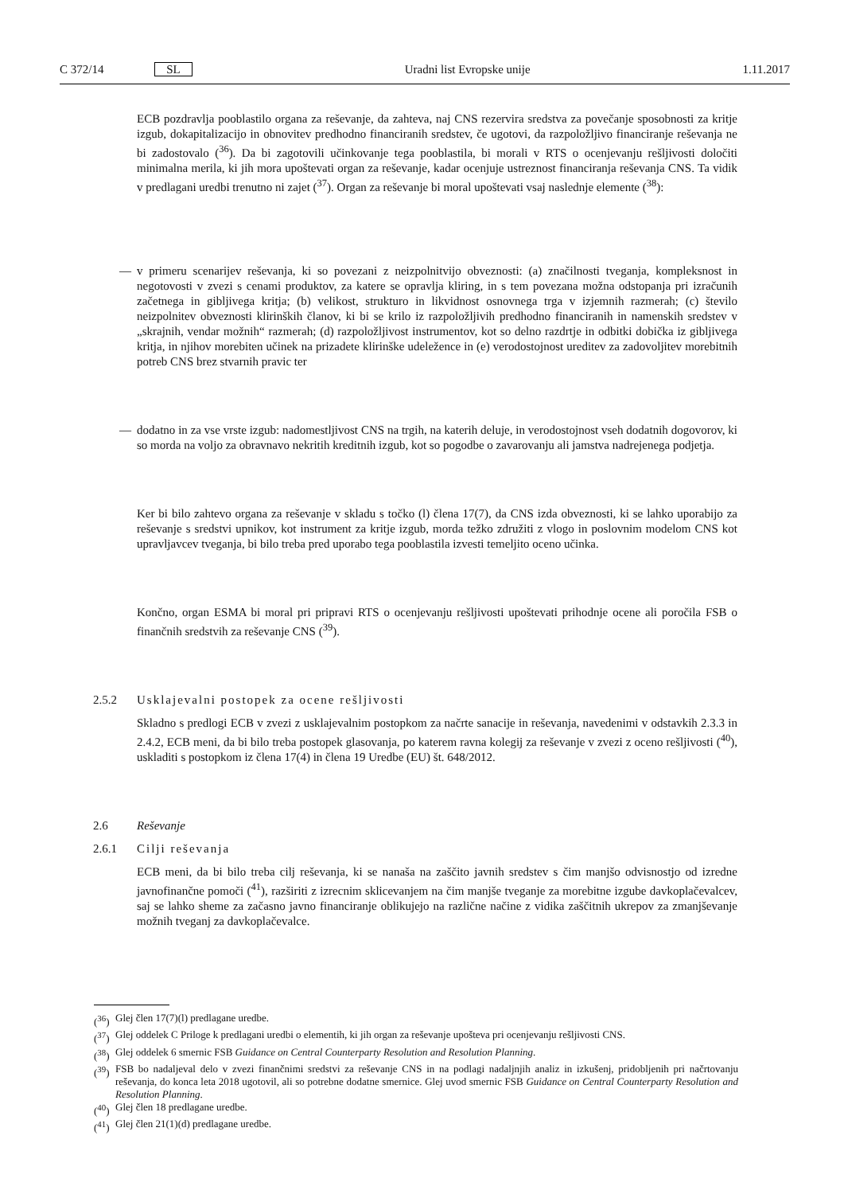C 372/14 SL Uradni list Evropske unije 1.11.2017
ECB pozdravlja pooblastilo organa za reševanje, da zahteva, naj CNS rezervira sredstva za povečanje sposobnosti za kritje izgub, dokapitalizacijo in obnovitev predhodno financiranih sredstev, če ugotovi, da razpoložljivo financiranje reševanja ne bi zadostovalo (<sup>36</sup>). Da bi zagotovili učinkovanje tega pooblastila, bi morali v RTS o ocenjevanju rešljivosti določiti minimalna merila, ki jih mora upoštevati organ za reševanje, kadar ocenjuje ustreznost financiranja reševanja CNS. Ta vidik v predlagani uredbi trenutno ni zajet (<sup>37</sup>). Organ za reševanje bi moral upoštevati vsaj naslednje elemente (<sup>38</sup>):
— v primeru scenarijev reševanja, ki so povezani z neizpolnitvijo obveznosti: (a) značilnosti tveganja, kompleksnost in negotovosti v zvezi s cenami produktov, za katere se opravlja kliring, in s tem povezana možna odstopanja pri izračunih začetnega in gibljivega kritja; (b) velikost, strukturo in likvidnost osnovnega trga v izjemnih razmerah; (c) število neizpolnitev obveznosti klirinških članov, ki bi se krilo iz razpoložljivih predhodno financiranih in namenskih sredstev v „skrajnih, vendar možnih“ razmerah; (d) razpoložljivost instrumentov, kot so delno razdrtje in odbitki dobička iz gibljivega kritja, in njihov morebiten učinek na prizadete klirinške udeležence in (e) verodostojnost ureditev za zadovoljitev morebitnih potreb CNS brez stvarnih pravic ter
— dodatno in za vse vrste izgub: nadomestljivost CNS na trgih, na katerih deluje, in verodostojnost vseh dodatnih dogovorov, ki so morda na voljo za obravnavo nekritih kreditnih izgub, kot so pogodbe o zavarovanju ali jamstva nadrejenega podjetja.
Ker bi bilo zahtevo organa za reševanje v skladu s točko (l) člena 17(7), da CNS izda obveznosti, ki se lahko uporabijo za reševanje s sredstvi upnikov, kot instrument za kritje izgub, morda težko združiti z vlogo in poslovnim modelom CNS kot upravljavcev tveganja, bi bilo treba pred uporabo tega pooblastila izvesti temeljito oceno učinka.
Končno, organ ESMA bi moral pri pripravi RTS o ocenjevanju rešljivosti upoštevati prihodnje ocene ali poročila FSB o finančnih sredstvih za reševanje CNS (<sup>39</sup>).
2.5.2 Usklajevalni postopek za ocene rešljivosti
Skladno s predlogi ECB v zvezi z usklajevalnim postopkom za načrte sanacije in reševanja, navedenimi v odstavkih 2.3.3 in 2.4.2, ECB meni, da bi bilo treba postopek glasovanja, po katerem ravna kolegij za reševanje v zvezi z oceno rešljivosti (<sup>40</sup>), uskladiti s postopkom iz člena 17(4) in člena 19 Uredbe (EU) št. 648/2012.
2.6 Reševanje
2.6.1 Cilji reševanja
ECB meni, da bi bilo treba cilj reševanja, ki se nanaša na zaščito javnih sredstev s čim manjšo odvisnostjo od izredne javnofinančne pomoči (<sup>41</sup>), razširiti z izrecnim sklicevanjem na čim manjše tveganje za morebitne izgube davkoplačevalcev, saj se lahko sheme za začasno javno financiranje oblikujejo na različne načine z vidika zaščitnih ukrepov za zmanjševanje možnih tveganj za davkoplačevalce.
(<sup>36</sup>)
Glej člen 17(7)(l) predlagane uredbe.
(<sup>37</sup>)
Glej oddelek C Priloge k predlagani uredbi o elementih, ki jih organ za reševanje upošteva pri ocenjevanju rešljivosti CNS.
(<sup>38</sup>)
Glej oddelek 6 smernic FSB Guidance on Central Counterparty Resolution and Resolution Planning.
(<sup>39</sup>)
FSB bo nadaljeval delo v zvezi finančnimi sredstvi za reševanje CNS in na podlagi nadaljnjih analiz in izkušenj, pridobljenih pri načrtovanju reševanja, do konca leta 2018 ugotovil, ali so potrebne dodatne smernice. Glej uvod smernic FSB Guidance on Central Counterparty Resolution and Resolution Planning.
(<sup>40</sup>)
Glej člen 18 predlagane uredbe.
(<sup>41</sup>)
Glej člen 21(1)(d) predlagane uredbe.